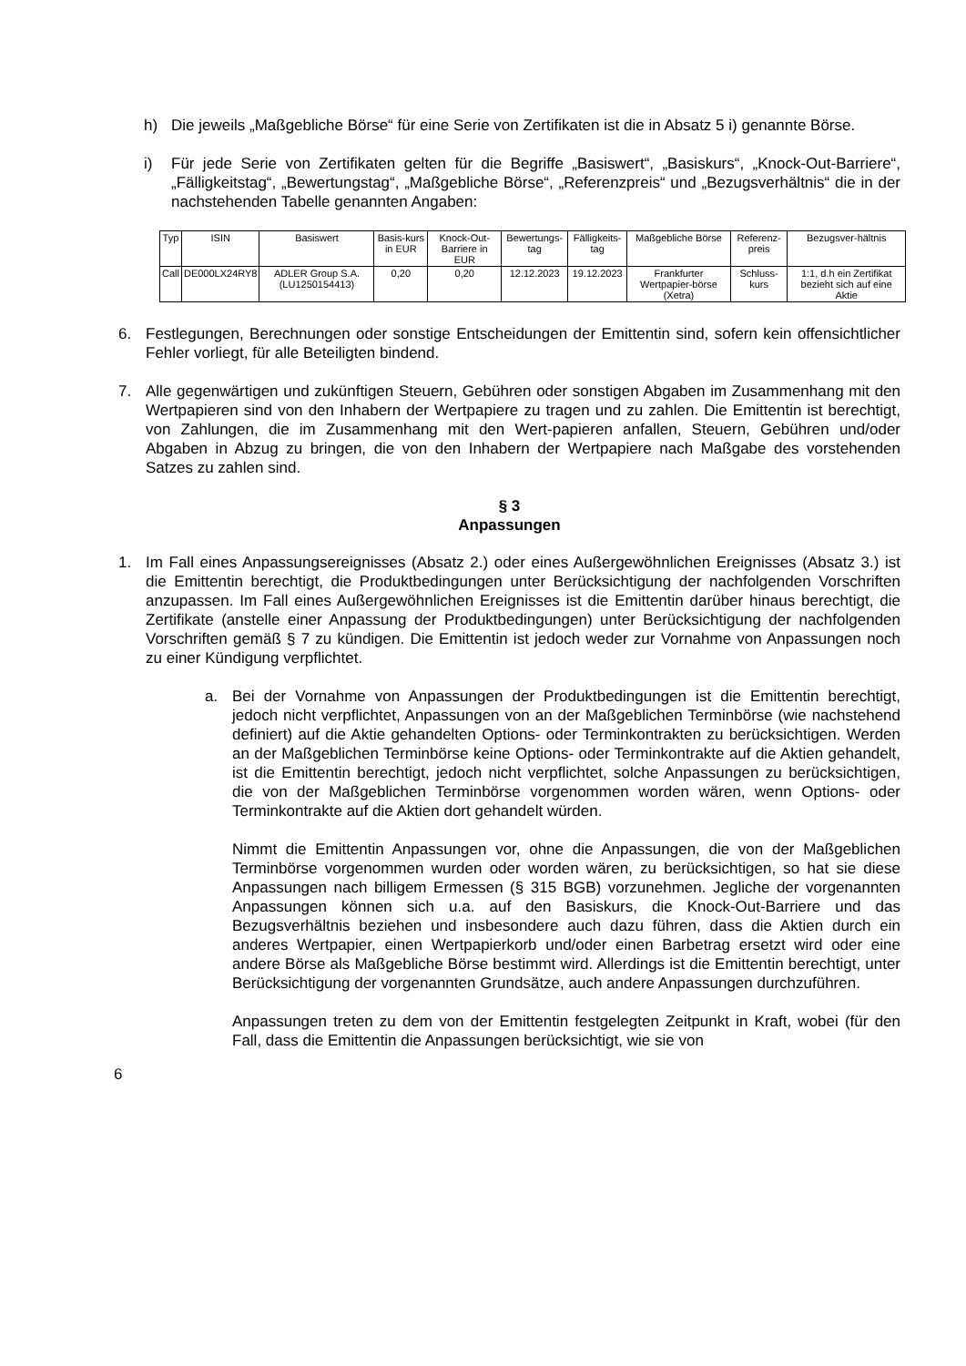h) Die jeweils „Maßgebliche Börse“ für eine Serie von Zertifikaten ist die in Absatz 5 i) genannte Börse.
i) Für jede Serie von Zertifikaten gelten für die Begriffe „Basiswert“, „Basiskurs“, „Knock-Out-Barriere“, „Fälligkeitstag“, „Bewertungstag“, „Maßgebliche Börse“, „Referenzpreis“ und „Bezugsverhältnis“ die in der nachstehenden Tabelle genannten Angaben:
| Typ | ISIN | Basiswert | Basis-kurs in EUR | Knock-Out-Barriere in EUR | Bewertungs-tag | Fälligkeits-tag | Maßgebliche Börse | Referenz-preis | Bezugsver-hältnis |
| --- | --- | --- | --- | --- | --- | --- | --- | --- | --- |
| Call | DE000LX24RY8 | ADLER Group S.A. (LU1250154413) | 0,20 | 0,20 | 12.12.2023 | 19.12.2023 | Frankfurter Wertpapier-börse (Xetra) | Schluss-kurs | 1:1, d.h ein Zertifikat bezieht sich auf eine Aktie |
6. Festlegungen, Berechnungen oder sonstige Entscheidungen der Emittentin sind, sofern kein offensichtlicher Fehler vorliegt, für alle Beteiligten bindend.
7. Alle gegenwärtigen und zukünftigen Steuern, Gebühren oder sonstigen Abgaben im Zusammenhang mit den Wertpapieren sind von den Inhabern der Wertpapiere zu tragen und zu zahlen. Die Emittentin ist berechtigt, von Zahlungen, die im Zusammenhang mit den Wert-papieren anfallen, Steuern, Gebühren und/oder Abgaben in Abzug zu bringen, die von den Inhabern der Wertpapiere nach Maßgabe des vorstehenden Satzes zu zahlen sind.
§ 3
Anpassungen
1. Im Fall eines Anpassungsereignisses (Absatz 2.) oder eines Außergewöhnlichen Ereignisses (Absatz 3.) ist die Emittentin berechtigt, die Produktbedingungen unter Berücksichtigung der nachfolgenden Vorschriften anzupassen. Im Fall eines Außergewöhnlichen Ereignisses ist die Emittentin darüber hinaus berechtigt, die Zertifikate (anstelle einer Anpassung der Produktbedingungen) unter Berücksichtigung der nachfolgenden Vorschriften gemäß § 7 zu kündigen. Die Emittentin ist jedoch weder zur Vornahme von Anpassungen noch zu einer Kündigung verpflichtet.
a. Bei der Vornahme von Anpassungen der Produktbedingungen ist die Emittentin berechtigt, jedoch nicht verpflichtet, Anpassungen von an der Maßgeblichen Terminbörse (wie nachstehend definiert) auf die Aktie gehandelten Options- oder Terminkontrakten zu berücksichtigen. Werden an der Maßgeblichen Terminbörse keine Options- oder Terminkontrakte auf die Aktien gehandelt, ist die Emittentin berechtigt, jedoch nicht verpflichtet, solche Anpassungen zu berücksichtigen, die von der Maßgeblichen Terminbörse vorgenommen worden wären, wenn Options- oder Terminkontrakte auf die Aktien dort gehandelt würden.
Nimmt die Emittentin Anpassungen vor, ohne die Anpassungen, die von der Maßgeblichen Terminbörse vorgenommen wurden oder worden wären, zu berücksichtigen, so hat sie diese Anpassungen nach billigem Ermessen (§ 315 BGB) vorzunehmen. Jegliche der vorgenannten Anpassungen können sich u.a. auf den Basiskurs, die Knock-Out-Barriere und das Bezugsverhältnis beziehen und insbesondere auch dazu führen, dass die Aktien durch ein anderes Wertpapier, einen Wertpapierkorb und/oder einen Barbetrag ersetzt wird oder eine andere Börse als Maßgebliche Börse bestimmt wird. Allerdings ist die Emittentin berechtigt, unter Berücksichtigung der vorgenannten Grundsätze, auch andere Anpassungen durchzuführen.
Anpassungen treten zu dem von der Emittentin festgelegten Zeitpunkt in Kraft, wobei (für den Fall, dass die Emittentin die Anpassungen berücksichtigt, wie sie von
6